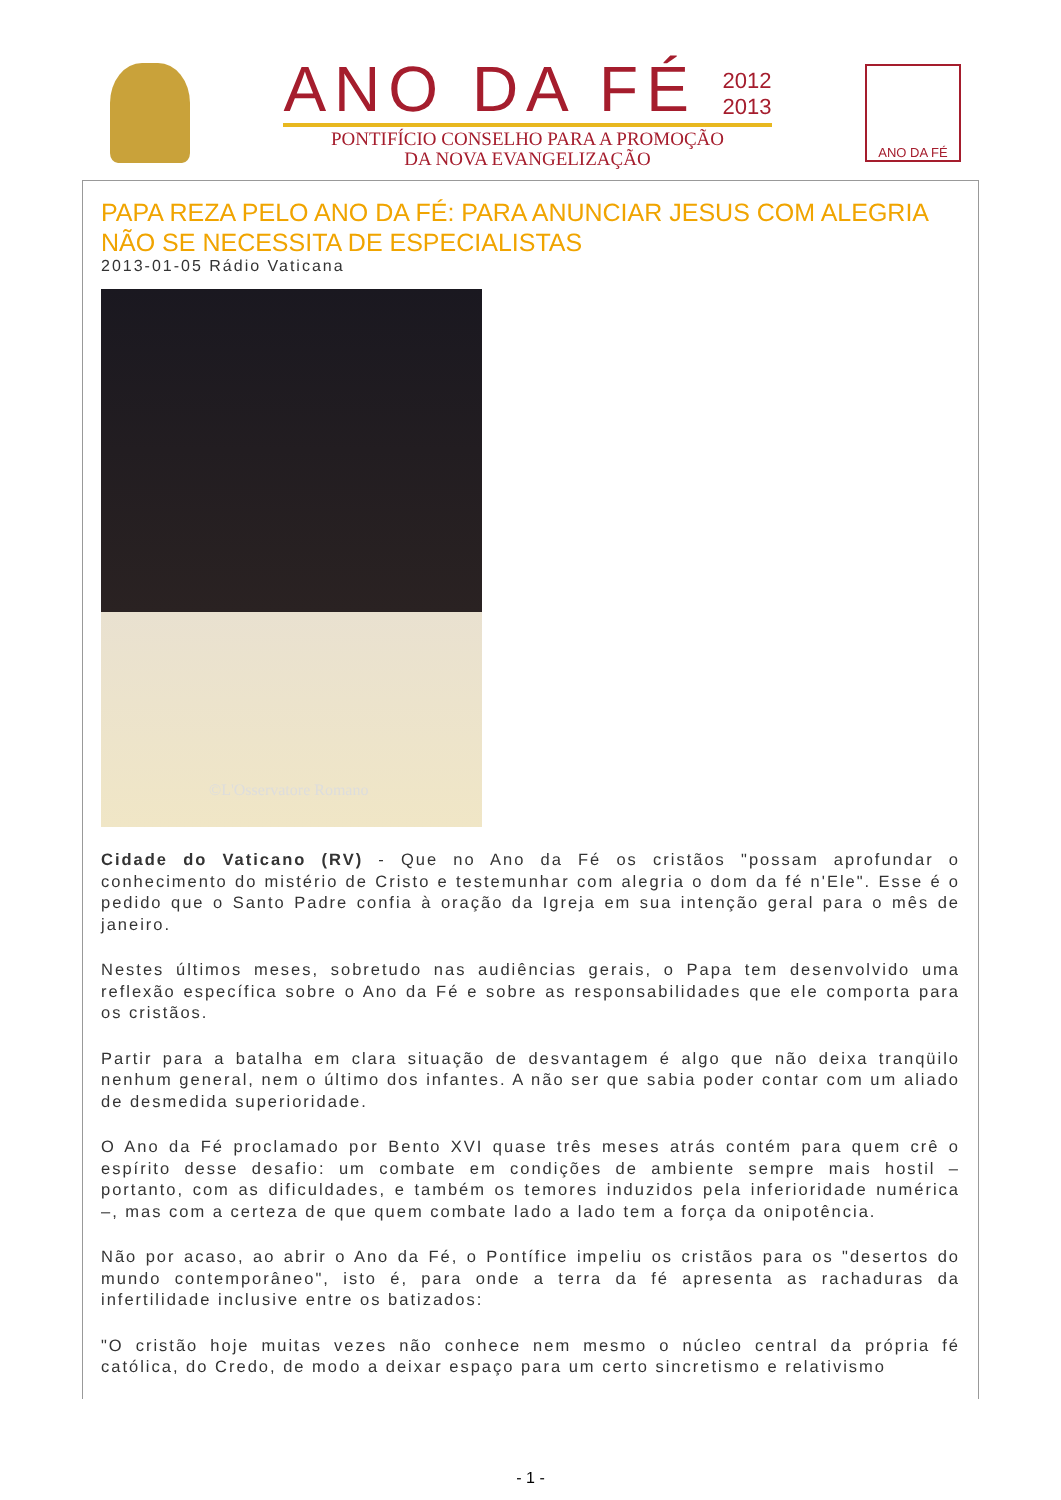ANO DA FÉ 2012
2013
PONTIFÍCIO CONSELHO PARA A PROMOÇÃO
DA NOVA EVANGELIZAÇÃO
ANO DA FÉ
PAPA REZA PELO ANO DA FÉ: PARA ANUNCIAR JESUS COM ALEGRIA NÃO SE NECESSITA DE ESPECIALISTAS
2013-01-05 Rádio Vaticana
©L'Osservatore Romano
Cidade do Vaticano (RV) - Que no Ano da Fé os cristãos "possam aprofundar o conhecimento do mistério de Cristo e testemunhar com alegria o dom da fé n'Ele". Esse é o pedido que o Santo Padre confia à oração da Igreja em sua intenção geral para o mês de janeiro.
Nestes últimos meses, sobretudo nas audiências gerais, o Papa tem desenvolvido uma reflexão específica sobre o Ano da Fé e sobre as responsabilidades que ele comporta para os cristãos.
Partir para a batalha em clara situação de desvantagem é algo que não deixa tranqüilo nenhum general, nem o último dos infantes. A não ser que sabia poder contar com um aliado de desmedida superioridade.
O Ano da Fé proclamado por Bento XVI quase três meses atrás contém para quem crê o espírito desse desafio: um combate em condições de ambiente sempre mais hostil – portanto, com as dificuldades, e também os temores induzidos pela inferioridade numérica –, mas com a certeza de que quem combate lado a lado tem a força da onipotência.
Não por acaso, ao abrir o Ano da Fé, o Pontífice impeliu os cristãos para os "desertos do mundo contemporâneo", isto é, para onde a terra da fé apresenta as rachaduras da infertilidade inclusive entre os batizados:
"O cristão hoje muitas vezes não conhece nem mesmo o núcleo central da própria fé católica, do Credo, de modo a deixar espaço para um certo sincretismo e relativismo
- 1 -